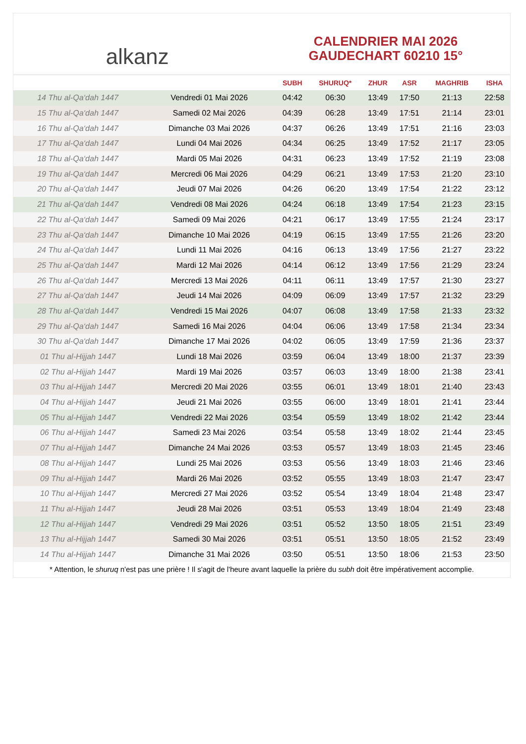alkanz
CALENDRIER MAI 2026
GAUDECHART 60210 15°
| | | SUBH | SHURUQ* | ZHUR | ASR | MAGHRIB | ISHA |
| --- | --- | --- | --- | --- | --- | --- | --- |
| 14 Thu al-Qa‘dah 1447 | Vendredi 01 Mai 2026 | 04:42 | 06:30 | 13:49 | 17:50 | 21:13 | 22:58 |
| 15 Thu al-Qa‘dah 1447 | Samedi 02 Mai 2026 | 04:39 | 06:28 | 13:49 | 17:51 | 21:14 | 23:01 |
| 16 Thu al-Qa‘dah 1447 | Dimanche 03 Mai 2026 | 04:37 | 06:26 | 13:49 | 17:51 | 21:16 | 23:03 |
| 17 Thu al-Qa‘dah 1447 | Lundi 04 Mai 2026 | 04:34 | 06:25 | 13:49 | 17:52 | 21:17 | 23:05 |
| 18 Thu al-Qa‘dah 1447 | Mardi 05 Mai 2026 | 04:31 | 06:23 | 13:49 | 17:52 | 21:19 | 23:08 |
| 19 Thu al-Qa‘dah 1447 | Mercredi 06 Mai 2026 | 04:29 | 06:21 | 13:49 | 17:53 | 21:20 | 23:10 |
| 20 Thu al-Qa‘dah 1447 | Jeudi 07 Mai 2026 | 04:26 | 06:20 | 13:49 | 17:54 | 21:22 | 23:12 |
| 21 Thu al-Qa‘dah 1447 | Vendredi 08 Mai 2026 | 04:24 | 06:18 | 13:49 | 17:54 | 21:23 | 23:15 |
| 22 Thu al-Qa‘dah 1447 | Samedi 09 Mai 2026 | 04:21 | 06:17 | 13:49 | 17:55 | 21:24 | 23:17 |
| 23 Thu al-Qa‘dah 1447 | Dimanche 10 Mai 2026 | 04:19 | 06:15 | 13:49 | 17:55 | 21:26 | 23:20 |
| 24 Thu al-Qa‘dah 1447 | Lundi 11 Mai 2026 | 04:16 | 06:13 | 13:49 | 17:56 | 21:27 | 23:22 |
| 25 Thu al-Qa‘dah 1447 | Mardi 12 Mai 2026 | 04:14 | 06:12 | 13:49 | 17:56 | 21:29 | 23:24 |
| 26 Thu al-Qa‘dah 1447 | Mercredi 13 Mai 2026 | 04:11 | 06:11 | 13:49 | 17:57 | 21:30 | 23:27 |
| 27 Thu al-Qa‘dah 1447 | Jeudi 14 Mai 2026 | 04:09 | 06:09 | 13:49 | 17:57 | 21:32 | 23:29 |
| 28 Thu al-Qa‘dah 1447 | Vendredi 15 Mai 2026 | 04:07 | 06:08 | 13:49 | 17:58 | 21:33 | 23:32 |
| 29 Thu al-Qa‘dah 1447 | Samedi 16 Mai 2026 | 04:04 | 06:06 | 13:49 | 17:58 | 21:34 | 23:34 |
| 30 Thu al-Qa‘dah 1447 | Dimanche 17 Mai 2026 | 04:02 | 06:05 | 13:49 | 17:59 | 21:36 | 23:37 |
| 01 Thu al-Hijjah 1447 | Lundi 18 Mai 2026 | 03:59 | 06:04 | 13:49 | 18:00 | 21:37 | 23:39 |
| 02 Thu al-Hijjah 1447 | Mardi 19 Mai 2026 | 03:57 | 06:03 | 13:49 | 18:00 | 21:38 | 23:41 |
| 03 Thu al-Hijjah 1447 | Mercredi 20 Mai 2026 | 03:55 | 06:01 | 13:49 | 18:01 | 21:40 | 23:43 |
| 04 Thu al-Hijjah 1447 | Jeudi 21 Mai 2026 | 03:55 | 06:00 | 13:49 | 18:01 | 21:41 | 23:44 |
| 05 Thu al-Hijjah 1447 | Vendredi 22 Mai 2026 | 03:54 | 05:59 | 13:49 | 18:02 | 21:42 | 23:44 |
| 06 Thu al-Hijjah 1447 | Samedi 23 Mai 2026 | 03:54 | 05:58 | 13:49 | 18:02 | 21:44 | 23:45 |
| 07 Thu al-Hijjah 1447 | Dimanche 24 Mai 2026 | 03:53 | 05:57 | 13:49 | 18:03 | 21:45 | 23:46 |
| 08 Thu al-Hijjah 1447 | Lundi 25 Mai 2026 | 03:53 | 05:56 | 13:49 | 18:03 | 21:46 | 23:46 |
| 09 Thu al-Hijjah 1447 | Mardi 26 Mai 2026 | 03:52 | 05:55 | 13:49 | 18:03 | 21:47 | 23:47 |
| 10 Thu al-Hijjah 1447 | Mercredi 27 Mai 2026 | 03:52 | 05:54 | 13:49 | 18:04 | 21:48 | 23:47 |
| 11 Thu al-Hijjah 1447 | Jeudi 28 Mai 2026 | 03:51 | 05:53 | 13:49 | 18:04 | 21:49 | 23:48 |
| 12 Thu al-Hijjah 1447 | Vendredi 29 Mai 2026 | 03:51 | 05:52 | 13:50 | 18:05 | 21:51 | 23:49 |
| 13 Thu al-Hijjah 1447 | Samedi 30 Mai 2026 | 03:51 | 05:51 | 13:50 | 18:05 | 21:52 | 23:49 |
| 14 Thu al-Hijjah 1447 | Dimanche 31 Mai 2026 | 03:50 | 05:51 | 13:50 | 18:06 | 21:53 | 23:50 |
* Attention, le shuruq n'est pas une prière ! Il s'agit de l'heure avant laquelle la prière du subh doit être impérativement accomplie.